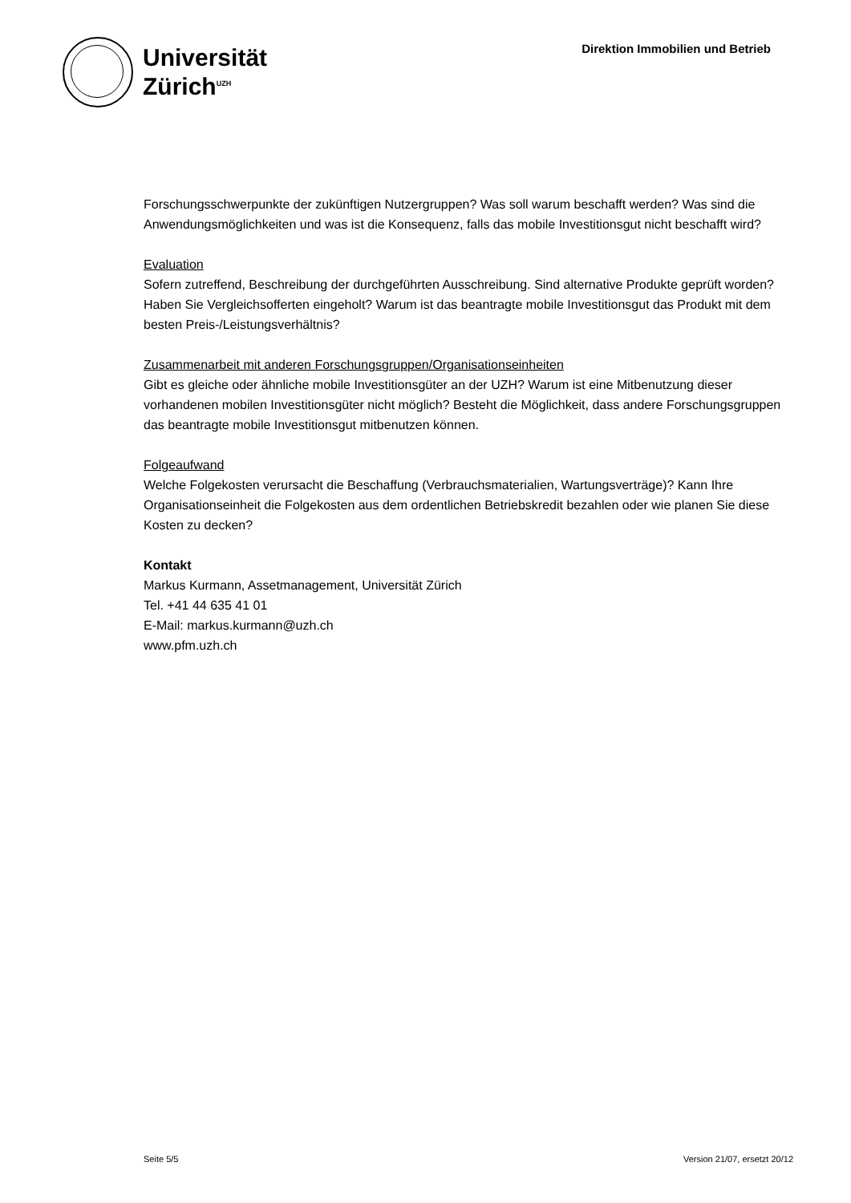Universität
Zürich<sup>UZH</sup>
Direktion Immobilien und Betrieb
Forschungsschwerpunkte der zukünftigen Nutzergruppen? Was soll warum beschafft werden? Was sind die Anwendungsmöglichkeiten und was ist die Konsequenz, falls das mobile Investitionsgut nicht beschafft wird?
Evaluation
Sofern zutreffend, Beschreibung der durchgeführten Ausschreibung. Sind alternative Produkte geprüft worden? Haben Sie Vergleichsofferten eingeholt? Warum ist das beantragte mobile Investitionsgut das Produkt mit dem besten Preis-/Leistungsverhältnis?
Zusammenarbeit mit anderen Forschungsgruppen/Organisationseinheiten
Gibt es gleiche oder ähnliche mobile Investitionsgüter an der UZH? Warum ist eine Mitbenutzung dieser vorhandenen mobilen Investitionsgüter nicht möglich? Besteht die Möglichkeit, dass andere Forschungsgruppen das beantragte mobile Investitionsgut mitbenutzen können.
Folgeaufwand
Welche Folgekosten verursacht die Beschaffung (Verbrauchsmaterialien, Wartungsverträge)? Kann Ihre Organisationseinheit die Folgekosten aus dem ordentlichen Betriebskredit bezahlen oder wie planen Sie diese Kosten zu decken?
Kontakt
Markus Kurmann, Assetmanagement, Universität Zürich
Tel. +41 44 635 41 01
E-Mail: markus.kurmann@uzh.ch
www.pfm.uzh.ch
Seite 5/5 Version 21/07, ersetzt 20/12